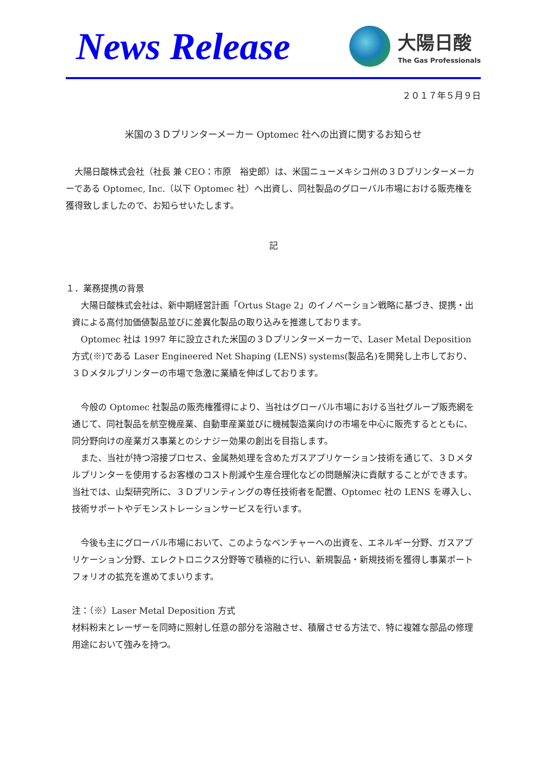News Release
大陽日酸
The Gas Professionals
２０１７年５月９日
米国の３Ｄプリンターメーカー Optomec 社への出資に関するお知らせ
　大陽日酸株式会社（社長 兼 CEO：市原　裕史郎）は、米国ニューメキシコ州の３Ｄプリンターメーカーである Optomec, Inc.（以下 Optomec 社）へ出資し、同社製品のグローバル市場における販売権を獲得致しましたので、お知らせいたします。
記
１．業務提携の背景
　大陽日酸株式会社は、新中期経営計画「Ortus Stage 2」のイノベーション戦略に基づき、提携・出資による高付加価値製品並びに差異化製品の取り込みを推進しております。
　Optomec 社は 1997 年に設立された米国の３Ｄプリンターメーカーで、Laser Metal Deposition 方式(※)である Laser Engineered Net Shaping (LENS) systems(製品名)を開発し上市しており、３Ｄメタルプリンターの市場で急激に業績を伸ばしております。
　今般の Optomec 社製品の販売権獲得により、当社はグローバル市場における当社グループ販売網を通じて、同社製品を航空機産業、自動車産業並びに機械製造業向けの市場を中心に販売するとともに、同分野向けの産業ガス事業とのシナジー効果の創出を目指します。
　また、当社が持つ溶接プロセス、金属熱処理を含めたガスアプリケーション技術を通じて、３Ｄメタルプリンターを使用するお客様のコスト削減や生産合理化などの問題解決に貢献することができます。当社では、山梨研究所に、３Ｄプリンティングの専任技術者を配置、Optomec 社の LENS を導入し、技術サポートやデモンストレーションサービスを行います。
　今後も主にグローバル市場において、このようなベンチャーへの出資を、エネルギー分野、ガスアプリケーション分野、エレクトロニクス分野等で積極的に行い、新規製品・新規技術を獲得し事業ポートフォリオの拡充を進めてまいります。
注：（※）Laser Metal Deposition 方式
材料粉末とレーザーを同時に照射し任意の部分を溶融させ、積層させる方法で、特に複雑な部品の修理用途において強みを持つ。